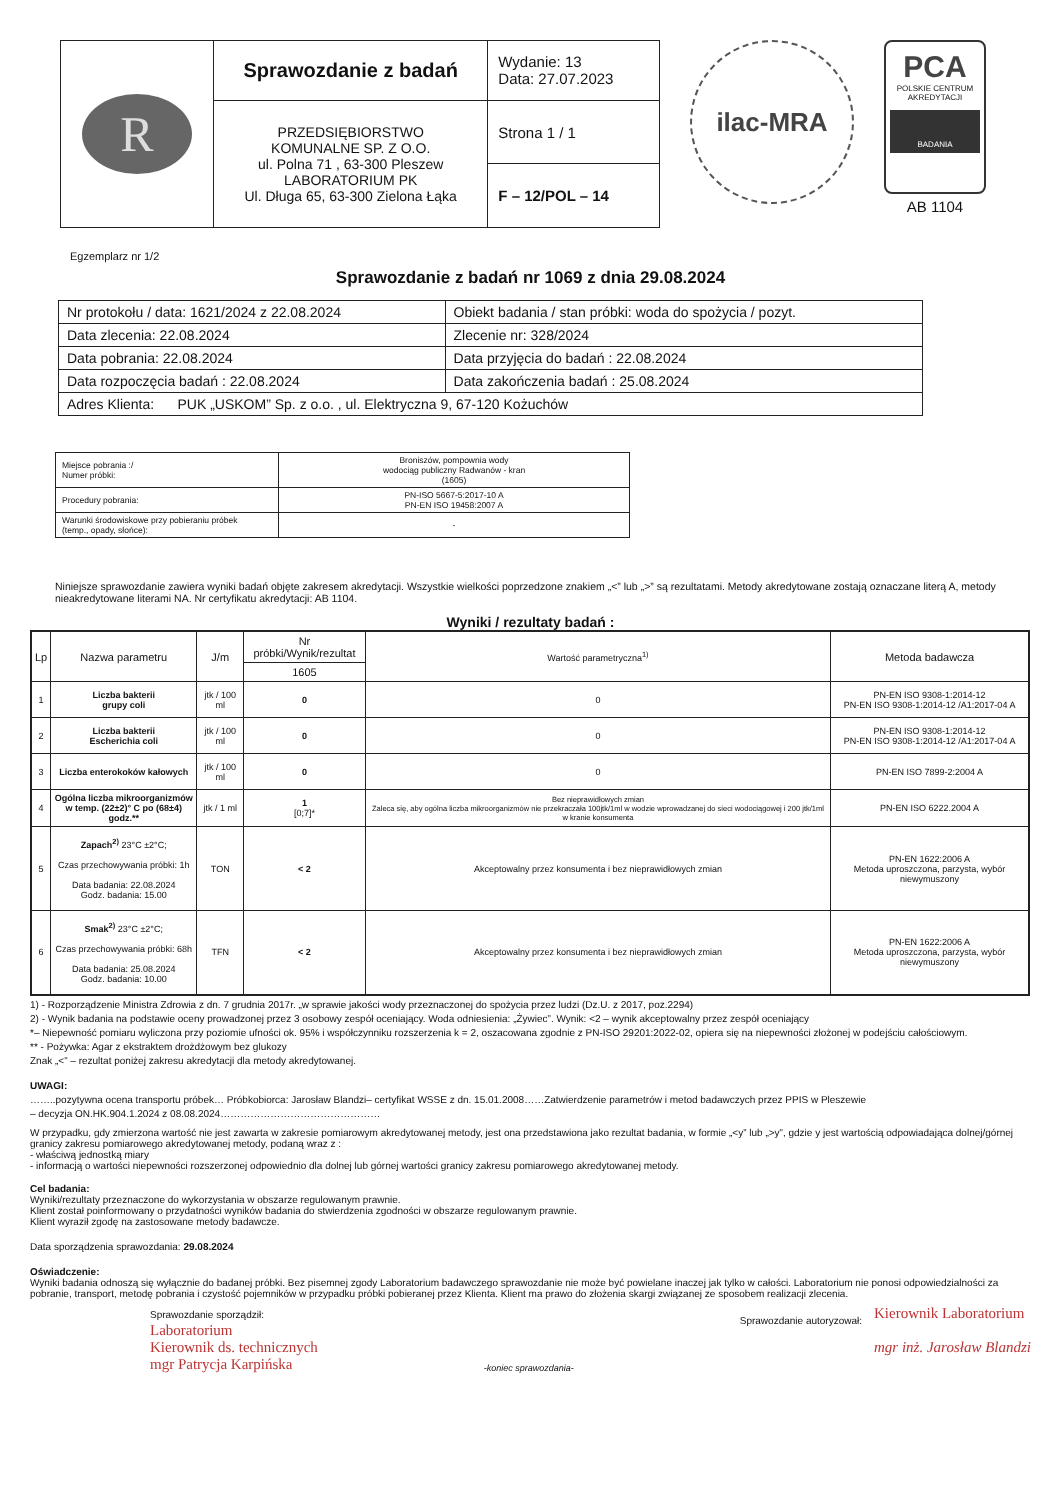| R | Sprawozdanie z badań | Wydanie: 13 Data: 27.07.2023 |
| | PRZEDSIĘBIORSTWO KOMUNALNE SP. Z O.O. ul. Polna 71 , 63-300 Pleszew LABORATORIUM PK Ul. Długa 65, 63-300 Zielona Łąka | Strona 1 / 1 |
| | | F – 12/POL – 14 |
ilac-MRA
PCA
POLSKIE CENTRUM AKREDYTACJI
BADANIA
AB 1104
Egzemplarz nr 1/2
Sprawozdanie z badań nr 1069 z dnia 29.08.2024
| Nr protokołu / data: 1621/2024 z 22.08.2024 | Obiekt badania / stan próbki: woda do spożycia / pozyt. |
| Data zlecenia: 22.08.2024 | Zlecenie nr: 328/2024 |
| Data pobrania: 22.08.2024 | Data przyjęcia do badań : 22.08.2024 |
| Data rozpoczęcia badań : 22.08.2024 | Data zakończenia badań : 25.08.2024 |
| Adres Klienta: PUK „USKOM” Sp. z o.o. , ul. Elektryczna 9, 67-120 Kożuchów | |
| Miejsce pobrania :/ Numer próbki: | Broniszów, pompownia wody wodociąg publiczny Radwanów - kran (1605) |
| Procedury pobrania: | PN-ISO 5667-5:2017-10 A PN-EN ISO 19458:2007 A |
| Warunki środowiskowe przy pobieraniu próbek (temp., opady, słońce): | - |
Niniejsze sprawozdanie zawiera wyniki badań objęte zakresem akredytacji. Wszystkie wielkości poprzedzone znakiem „<” lub „>” są rezultatami. Metody akredytowane zostają oznaczane literą A, metody nieakredytowane literami NA. Nr certyfikatu akredytacji: AB 1104.
Wyniki / rezultaty badań :
| Lp | Nazwa parametru | J/m | Nr próbki/Wynik/rezultat | Wartość parametryczna<sup>1)</sup> | Metoda badawcza |
| --- | --- | --- | --- | --- | --- |
| | | | 1605 | | |
| 1 | Liczba bakterii grupy coli | jtk / 100 ml | 0 | 0 | PN-EN ISO 9308-1:2014-12 PN-EN ISO 9308-1:2014-12 /A1:2017-04 A |
| 2 | Liczba bakterii Escherichia coli | jtk / 100 ml | 0 | 0 | PN-EN ISO 9308-1:2014-12 PN-EN ISO 9308-1:2014-12 /A1:2017-04 A |
| 3 | Liczba enterokoków kałowych | jtk / 100 ml | 0 | 0 | PN-EN ISO 7899-2:2004 A |
| 4 | Ogólna liczba mikroorganizmów w temp. (22±2)° C po (68±4) godz.** | jtk / 1 ml | 1 [0;7]* | Bez nieprawidłowych zmian Zaleca się, aby ogólna liczba mikroorganizmów nie przekraczała 100jtk/1ml w wodzie wprowadzanej do sieci wodociągowej i 200 jtk/1ml w kranie konsumenta | PN-EN ISO 6222.2004 A |
| 5 | Zapach<sup>2)</sup> 23°C ±2°C; Czas przechowywania próbki: 1h Data badania: 22.08.2024 Godz. badania: 15.00 | TON | < 2 | Akceptowalny przez konsumenta i bez nieprawidłowych zmian | PN-EN 1622:2006 A Metoda uproszczona, parzysta, wybór niewymuszony |
| 6 | Smak<sup>2)</sup> 23°C ±2°C; Czas przechowywania próbki: 68h Data badania: 25.08.2024 Godz. badania: 10.00 | TFN | < 2 | Akceptowalny przez konsumenta i bez nieprawidłowych zmian | PN-EN 1622:2006 A Metoda uproszczona, parzysta, wybór niewymuszony |
1) - Rozporządzenie Ministra Zdrowia z dn. 7 grudnia 2017r. „w sprawie jakości wody przeznaczonej do spożycia przez ludzi (Dz.U. z 2017, poz.2294)
2) - Wynik badania na podstawie oceny prowadzonej przez 3 osobowy zespół oceniający. Woda odniesienia: „Żywiec”. Wynik: <2 – wynik akceptowalny przez zespół oceniający
*– Niepewność pomiaru wyliczona przy poziomie ufności ok. 95% i współczynniku rozszerzenia k = 2, oszacowana zgodnie z PN-ISO 29201:2022-02, opiera się na niepewności złożonej w podejściu całościowym.
** - Pożywka: Agar z ekstraktem drożdżowym bez glukozy
Znak „<” – rezultat poniżej zakresu akredytacji dla metody akredytowanej.
UWAGI:
……..pozytywna ocena transportu próbek… Próbkobiorca: Jarosław Blandzi– certyfikat WSSE z dn. 15.01.2008……Zatwierdzenie parametrów i metod badawczych przez PPIS w Pleszewie
– decyzja ON.HK.904.1.2024 z 08.08.2024…………………………………………
W przypadku, gdy zmierzona wartość nie jest zawarta w zakresie pomiarowym akredytowanej metody, jest ona przedstawiona jako rezultat badania, w formie „<y” lub „>y”, gdzie y jest wartością odpowiadająca dolnej/górnej granicy zakresu pomiarowego akredytowanej metody, podaną wraz z :
- właściwą jednostką miary
- informacją o wartości niepewności rozszerzonej odpowiednio dla dolnej lub górnej wartości granicy zakresu pomiarowego akredytowanej metody.
Cel badania:
Wyniki/rezultaty przeznaczone do wykorzystania w obszarze regulowanym prawnie.
Klient został poinformowany o przydatności wyników badania do stwierdzenia zgodności w obszarze regulowanym prawnie.
Klient wyraził zgodę na zastosowane metody badawcze.
Data sporządzenia sprawozdania: 29.08.2024
Oświadczenie:
Wyniki badania odnoszą się wyłącznie do badanej próbki. Bez pisemnej zgody Laboratorium badawczego sprawozdanie nie może być powielane inaczej jak tylko w całości. Laboratorium nie ponosi odpowiedzialności za pobranie, transport, metodę pobrania i czystość pojemników w przypadku próbki pobieranej przez Klienta. Klient ma prawo do złożenia skargi związanej ze sposobem realizacji zlecenia.
Sprawozdanie sporządził:
Laboratorium
Kierownik ds. technicznych
mgr Patrycja Karpińska
-koniec sprawozdania-
Sprawozdanie autoryzował:
Kierownik Laboratorium
mgr inż. Jarosław Blandzi